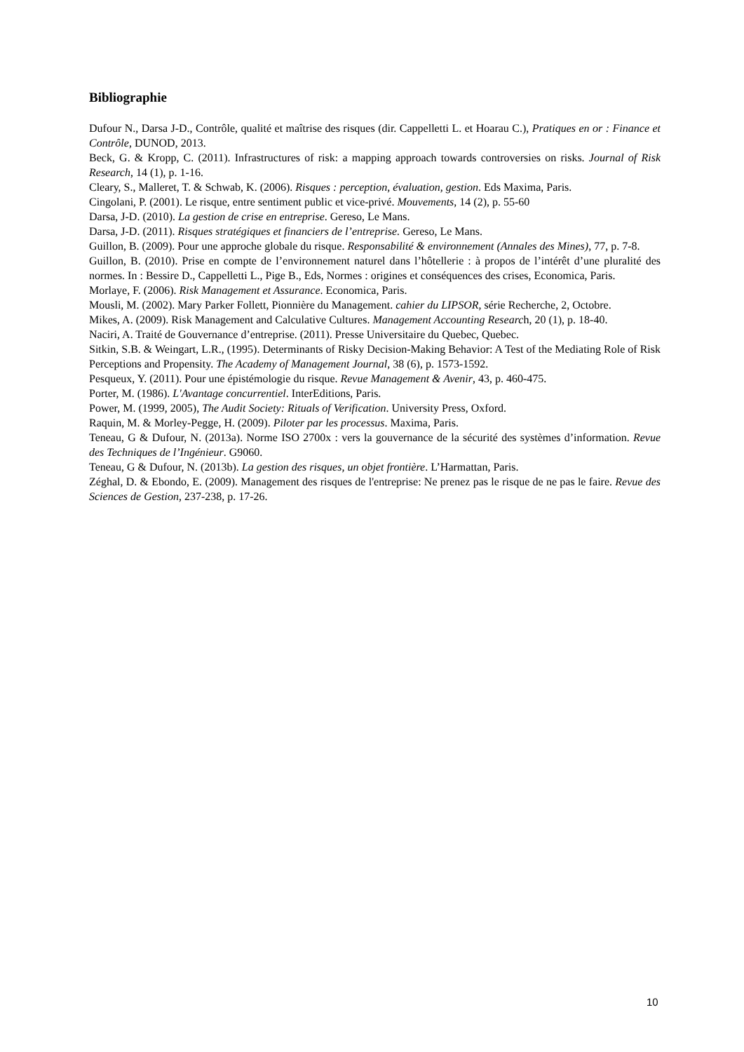Bibliographie
Dufour N., Darsa J-D., Contrôle, qualité et maîtrise des risques (dir. Cappelletti L. et Hoarau C.), Pratiques en or : Finance et Contrôle, DUNOD, 2013.
Beck, G. & Kropp, C. (2011). Infrastructures of risk: a mapping approach towards controversies on risks. Journal of Risk Research, 14 (1), p. 1-16.
Cleary, S., Malleret, T. & Schwab, K. (2006). Risques : perception, évaluation, gestion. Eds Maxima, Paris.
Cingolani, P. (2001). Le risque, entre sentiment public et vice-privé. Mouvements, 14 (2), p. 55-60
Darsa, J-D. (2010). La gestion de crise en entreprise. Gereso, Le Mans.
Darsa, J-D. (2011). Risques stratégiques et financiers de l’entreprise. Gereso, Le Mans.
Guillon, B. (2009). Pour une approche globale du risque. Responsabilité & environnement (Annales des Mines), 77, p. 7-8.
Guillon, B. (2010). Prise en compte de l’environnement naturel dans l’hôtellerie : à propos de l’intérêt d’une pluralité des normes. In : Bessire D., Cappelletti L., Pige B., Eds, Normes : origines et conséquences des crises, Economica, Paris.
Morlaye, F. (2006). Risk Management et Assurance. Economica, Paris.
Mousli, M. (2002). Mary Parker Follett, Pionnière du Management. cahier du LIPSOR, série Recherche, 2, Octobre.
Mikes, A. (2009). Risk Management and Calculative Cultures. Management Accounting Research, 20 (1), p. 18-40.
Naciri, A. Traité de Gouvernance d’entreprise. (2011). Presse Universitaire du Quebec, Quebec.
Sitkin, S.B. & Weingart, L.R., (1995). Determinants of Risky Decision-Making Behavior: A Test of the Mediating Role of Risk Perceptions and Propensity. The Academy of Management Journal, 38 (6), p. 1573-1592.
Pesqueux, Y. (2011). Pour une épistémologie du risque. Revue Management & Avenir, 43, p. 460-475.
Porter, M. (1986). L'Avantage concurrentiel. InterEditions, Paris.
Power, M. (1999, 2005), The Audit Society: Rituals of Verification. University Press, Oxford.
Raquin, M. & Morley-Pegge, H. (2009). Piloter par les processus. Maxima, Paris.
Teneau, G & Dufour, N. (2013a). Norme ISO 2700x : vers la gouvernance de la sécurité des systèmes d’information. Revue des Techniques de l’Ingénieur. G9060.
Teneau, G & Dufour, N. (2013b). La gestion des risques, un objet frontière. L’Harmattan, Paris.
Zéghal, D. & Ebondo, E. (2009). Management des risques de l'entreprise: Ne prenez pas le risque de ne pas le faire. Revue des Sciences de Gestion, 237-238, p. 17-26.
10